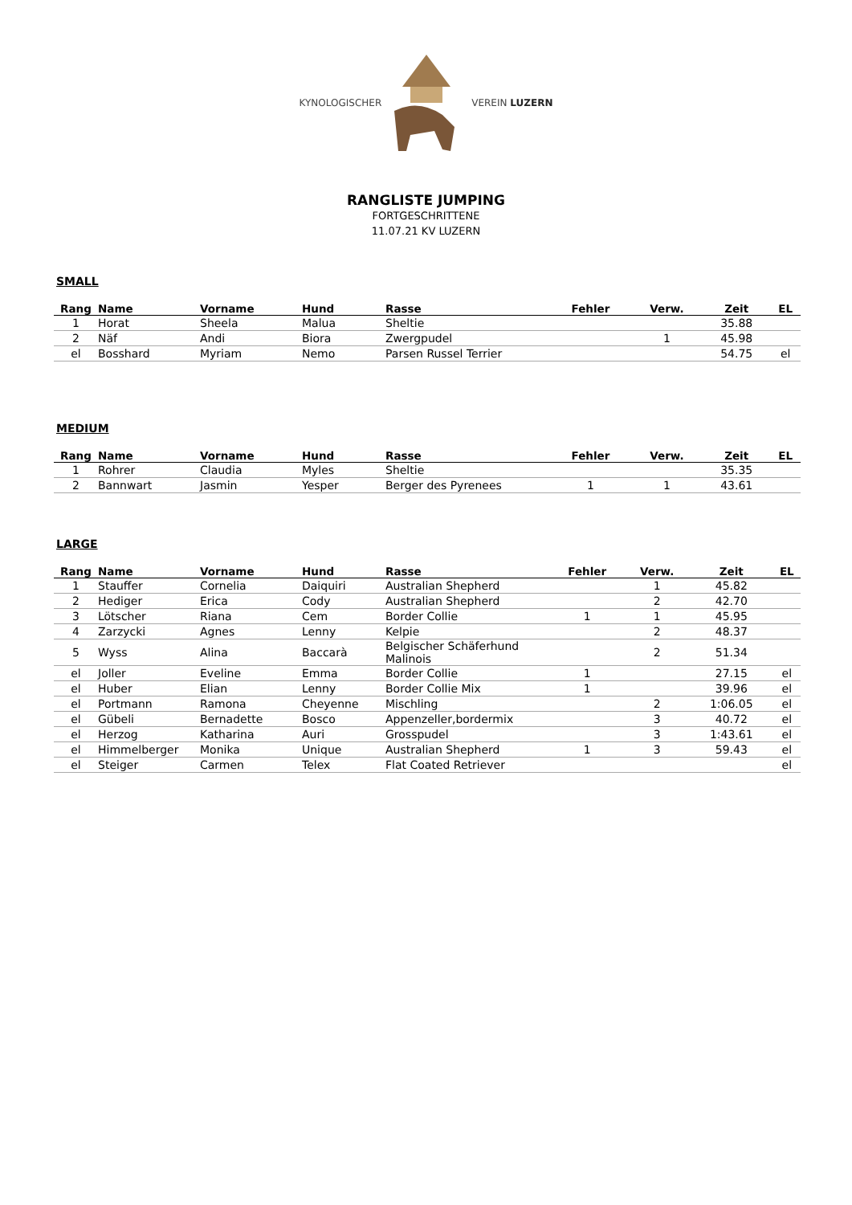KYNOLOGISCHER VEREIN LUZERN
RANGLISTE JUMPING
FORTGESCHRITTENE
11.07.21 KV LUZERN
SMALL
| Rang | Name | Vorname | Hund | Rasse | Fehler | Verw. | Zeit | EL |
| --- | --- | --- | --- | --- | --- | --- | --- | --- |
| 1 | Horat | Sheela | Malua | Sheltie | | | 35.88 | |
| 2 | Näf | Andi | Biora | Zwergpudel | | 1 | 45.98 | |
| el | Bosshard | Myriam | Nemo | Parsen Russel Terrier | | | 54.75 | el |
MEDIUM
| Rang | Name | Vorname | Hund | Rasse | Fehler | Verw. | Zeit | EL |
| --- | --- | --- | --- | --- | --- | --- | --- | --- |
| 1 | Rohrer | Claudia | Myles | Sheltie | | | 35.35 | |
| 2 | Bannwart | Jasmin | Yesper | Berger des Pyrenees | 1 | 1 | 43.61 | |
LARGE
| Rang | Name | Vorname | Hund | Rasse | Fehler | Verw. | Zeit | EL |
| --- | --- | --- | --- | --- | --- | --- | --- | --- |
| 1 | Stauffer | Cornelia | Daiquiri | Australian Shepherd | | 1 | 45.82 | |
| 2 | Hediger | Erica | Cody | Australian Shepherd | | 2 | 42.70 | |
| 3 | Lötscher | Riana | Cem | Border Collie | 1 | 1 | 45.95 | |
| 4 | Zarzycki | Agnes | Lenny | Kelpie | | 2 | 48.37 | |
| 5 | Wyss | Alina | Baccarà | Belgischer Schäferhund Malinois | | 2 | 51.34 | |
| el | Joller | Eveline | Emma | Border Collie | 1 | | 27.15 | el |
| el | Huber | Elian | Lenny | Border Collie Mix | 1 | | 39.96 | el |
| el | Portmann | Ramona | Cheyenne | Mischling | | 2 | 1:06.05 | el |
| el | Gübeli | Bernadette | Bosco | Appenzeller,bordermix | | 3 | 40.72 | el |
| el | Herzog | Katharina | Auri | Grosspudel | | 3 | 1:43.61 | el |
| el | Himmelberger | Monika | Unique | Australian Shepherd | 1 | 3 | 59.43 | el |
| el | Steiger | Carmen | Telex | Flat Coated Retriever | | | | el |